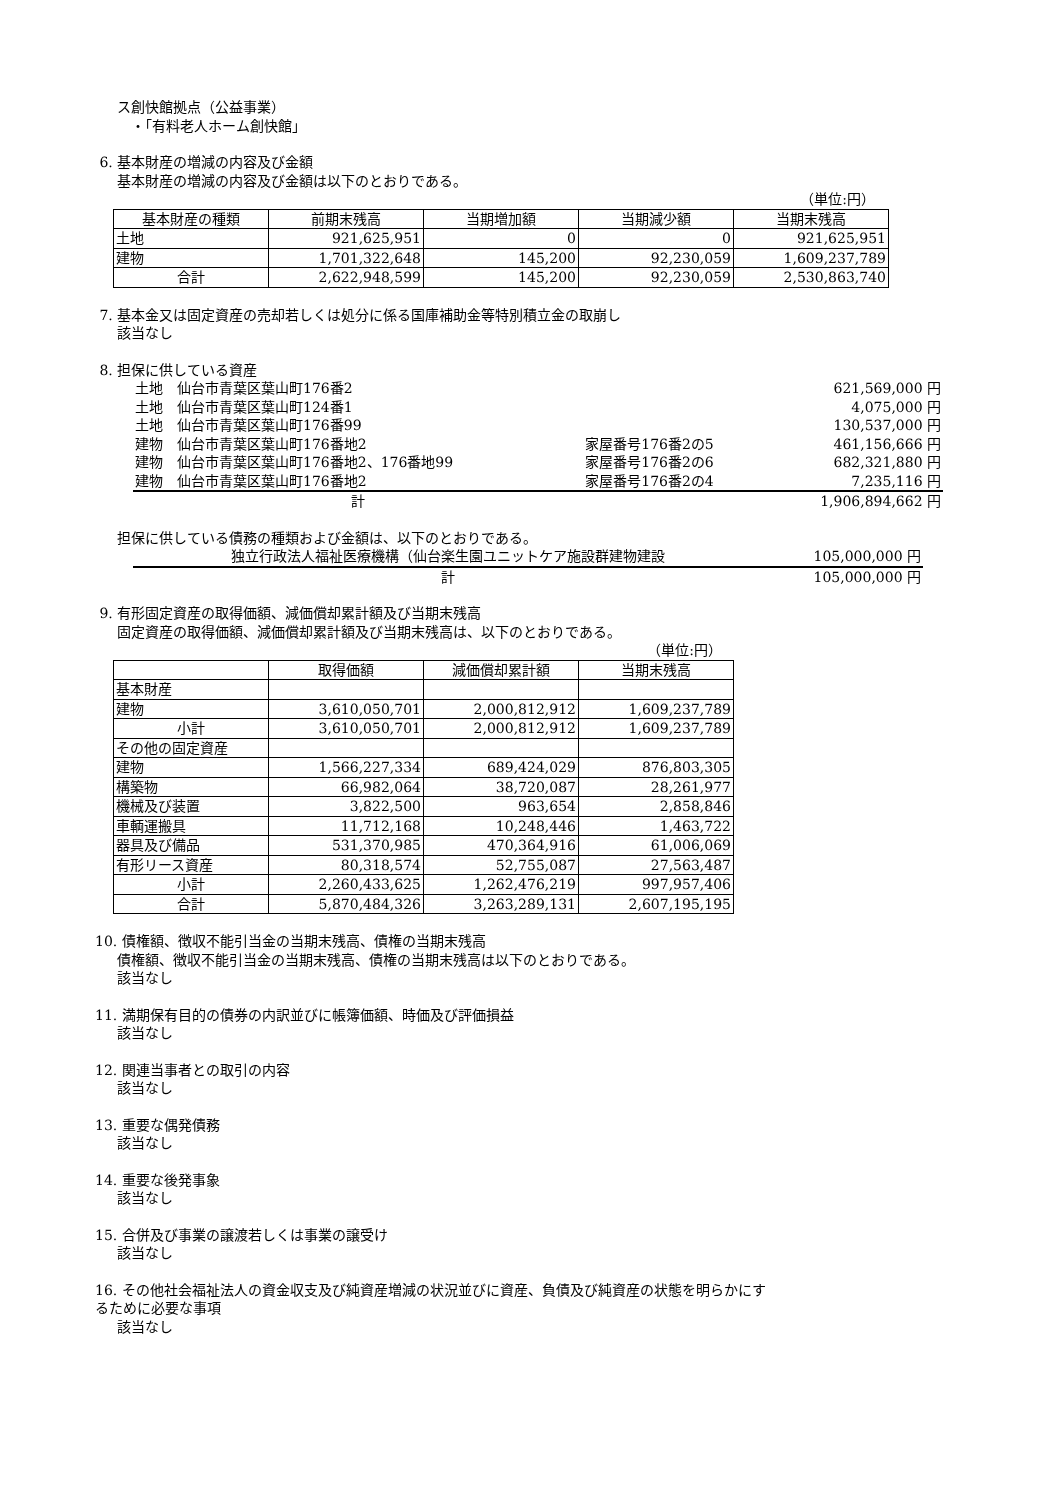ス創快館拠点（公益事業）
　・「有料老人ホーム創快館」
6. 基本財産の増減の内容及び金額
基本財産の増減の内容及び金額は以下のとおりである。
（単位:円）
| 基本財産の種類 | 前期末残高 | 当期増加額 | 当期減少額 | 当期末残高 |
| --- | --- | --- | --- | --- |
| 土地 | 921,625,951 | 0 | 0 | 921,625,951 |
| 建物 | 1,701,322,648 | 145,200 | 92,230,059 | 1,609,237,789 |
| 合計 | 2,622,948,599 | 145,200 | 92,230,059 | 2,530,863,740 |
7. 基本金又は固定資産の売却若しくは処分に係る国庫補助金等特別積立金の取崩し
該当なし
8. 担保に供している資産
| 土地 仙台市青葉区葉山町176番2 | | 621,569,000 円 |
| 土地 仙台市青葉区葉山町124番1 | | 4,075,000 円 |
| 土地 仙台市青葉区葉山町176番99 | | 130,537,000 円 |
| 建物 仙台市青葉区葉山町176番地2 | 家屋番号176番2の5 | 461,156,666 円 |
| 建物 仙台市青葉区葉山町176番地2、176番地99 | 家屋番号176番2の6 | 682,321,880 円 |
| 建物 仙台市青葉区葉山町176番地2 | 家屋番号176番2の4 | 7,235,116 円 |
| 計 | | 1,906,894,662 円 |
担保に供している債務の種類および金額は、以下のとおりである。
| 独立行政法人福祉医療機構（仙台楽生園ユニットケア施設群建物建設 | 105,000,000 円 |
| 計 | 105,000,000 円 |
9. 有形固定資産の取得価額、減価償却累計額及び当期末残高
固定資産の取得価額、減価償却累計額及び当期末残高は、以下のとおりである。
（単位:円）
| | 取得価額 | 減価償却累計額 | 当期末残高 |
| --- | --- | --- | --- |
| 基本財産 | | | |
| 建物 | 3,610,050,701 | 2,000,812,912 | 1,609,237,789 |
| 小計 | 3,610,050,701 | 2,000,812,912 | 1,609,237,789 |
| その他の固定資産 | | | |
| 建物 | 1,566,227,334 | 689,424,029 | 876,803,305 |
| 構築物 | 66,982,064 | 38,720,087 | 28,261,977 |
| 機械及び装置 | 3,822,500 | 963,654 | 2,858,846 |
| 車輌運搬具 | 11,712,168 | 10,248,446 | 1,463,722 |
| 器具及び備品 | 531,370,985 | 470,364,916 | 61,006,069 |
| 有形リース資産 | 80,318,574 | 52,755,087 | 27,563,487 |
| 小計 | 2,260,433,625 | 1,262,476,219 | 997,957,406 |
| 合計 | 5,870,484,326 | 3,263,289,131 | 2,607,195,195 |
10. 債権額、徴収不能引当金の当期末残高、債権の当期末残高
債権額、徴収不能引当金の当期末残高、債権の当期末残高は以下のとおりである。
該当なし
11. 満期保有目的の債券の内訳並びに帳簿価額、時価及び評価損益
該当なし
12. 関連当事者との取引の内容
該当なし
13. 重要な偶発債務
該当なし
14. 重要な後発事象
該当なし
15. 合併及び事業の譲渡若しくは事業の譲受け
該当なし
16. その他社会福祉法人の資金収支及び純資産増減の状況並びに資産、負債及び純資産の状態を明らかにす
るために必要な事項
該当なし